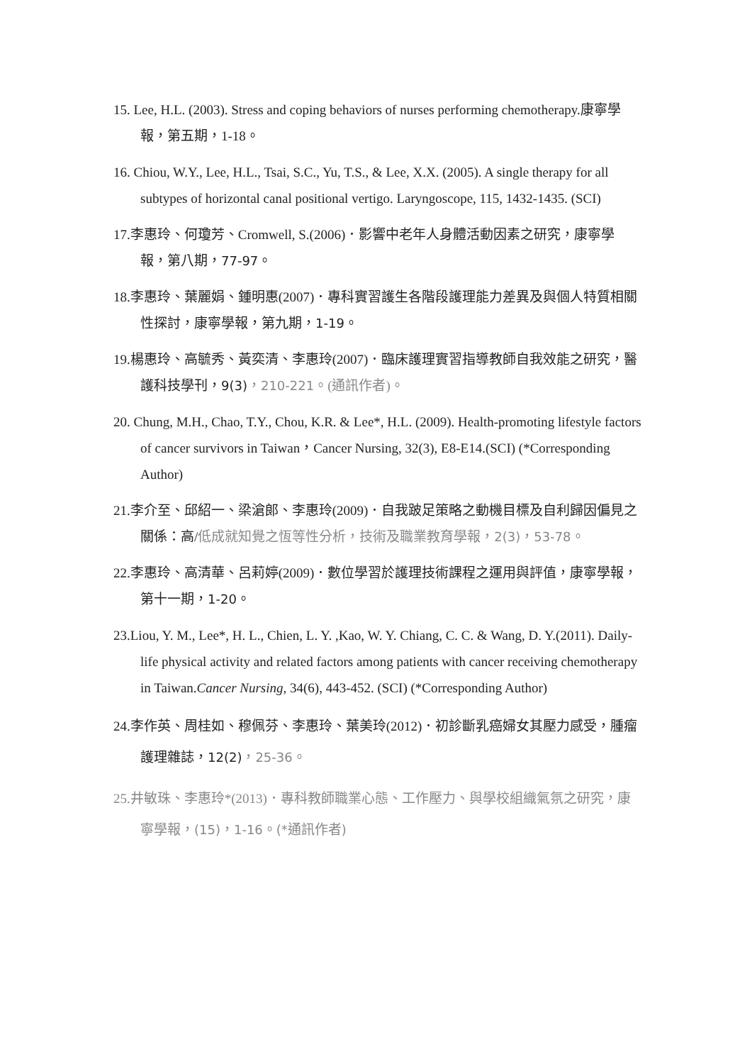15. Lee, H.L. (2003). Stress and coping behaviors of nurses performing chemotherapy.康寧學報，第五期，1-18。
16. Chiou, W.Y., Lee, H.L., Tsai, S.C., Yu, T.S., & Lee, X.X. (2005). A single therapy for all subtypes of horizontal canal positional vertigo. Laryngoscope, 115, 1432-1435. (SCI)
17.李惠玲、何瓊芳、Cromwell, S.(2006)．影響中老年人身體活動因素之研究，康寧學報，第八期，77-97。
18.李惠玲、葉麗娟、鍾明惠(2007)．專科實習護生各階段護理能力差異及與個人特質相關性探討，康寧學報，第九期，1-19。
19.楊惠玲、高毓秀、黃奕清、李惠玲(2007)．臨床護理實習指導教師自我效能之研究，醫護科技學刊，9(3)，210-221。(通訊作者)。
20. Chung, M.H., Chao, T.Y., Chou, K.R. & Lee*, H.L. (2009). Health-promoting lifestyle factors of cancer survivors in Taiwan，Cancer Nursing, 32(3), E8-E14.(SCI) (*Corresponding Author)
21.李介至、邱紹一、梁滄郎、李惠玲(2009)．自我跛足策略之動機目標及自利歸因偏見之關係：高/低成就知覺之恆等性分析，技術及職業教育學報，2(3)，53-78。
22.李惠玲、高清華、呂莉婷(2009)．數位學習於護理技術課程之運用與評值，康寧學報，第十一期，1-20。
23.Liou, Y. M., Lee*, H. L., Chien, L. Y. ,Kao, W. Y. Chiang, C. C. & Wang, D. Y.(2011). Daily-life physical activity and related factors among patients with cancer receiving chemotherapy in Taiwan.Cancer Nursing, 34(6), 443-452. (SCI) (*Corresponding Author)
24.李作英、周桂如、穆佩芬、李惠玲、葉美玲(2012)．初診斷乳癌婦女其壓力感受，腫瘤護理雜誌，12(2)，25-36。
25.井敏珠、李惠玲*(2013)．專科教師職業心態、工作壓力、與學校組織氣氛之研究，康寧學報，(15)，1-16。(*通訊作者)